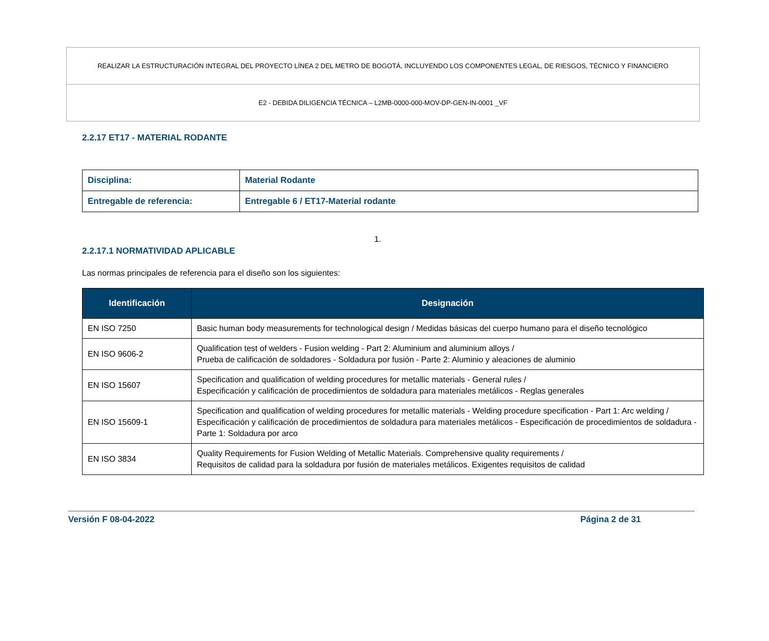REALIZAR LA ESTRUCTURACIÓN INTEGRAL DEL PROYECTO LÍNEA 2 DEL METRO DE BOGOTÁ, INCLUYENDO LOS COMPONENTES LEGAL, DE RIESGOS, TÉCNICO Y FINANCIERO
E2 - DEBIDA DILIGENCIA TÉCNICA – L2MB-0000-000-MOV-DP-GEN-IN-0001 _VF
2.2.17 ET17 - MATERIAL RODANTE
| Disciplina: | Material Rodante |
| Entregable de referencia: | Entregable 6 / ET17-Material rodante |
1.
2.2.17.1 NORMATIVIDAD APLICABLE
Las normas principales de referencia para el diseño son los siguientes:
| Identificación | Designación |
| --- | --- |
| EN ISO 7250 | Basic human body measurements for technological design / Medidas básicas del cuerpo humano para el diseño tecnológico |
| EN ISO 9606-2 | Qualification test of welders - Fusion welding - Part 2: Aluminium and aluminium alloys / Prueba de calificación de soldadores - Soldadura por fusión - Parte 2: Aluminio y aleaciones de aluminio |
| EN ISO 15607 | Specification and qualification of welding procedures for metallic materials - General rules / Especificación y calificación de procedimientos de soldadura para materiales metálicos - Reglas generales |
| EN ISO 15609-1 | Specification and qualification of welding procedures for metallic materials - Welding procedure specification - Part 1: Arc welding / Especificación y calificación de procedimientos de soldadura para materiales metálicos - Especificación de procedimientos de soldadura - Parte 1: Soldadura por arco |
| EN ISO 3834 | Quality Requirements for Fusion Welding of Metallic Materials. Comprehensive quality requirements / Requisitos de calidad para la soldadura por fusión de materiales metálicos. Exigentes requisitos de calidad |
Versión F 08-04-2022 Página 2 de 31